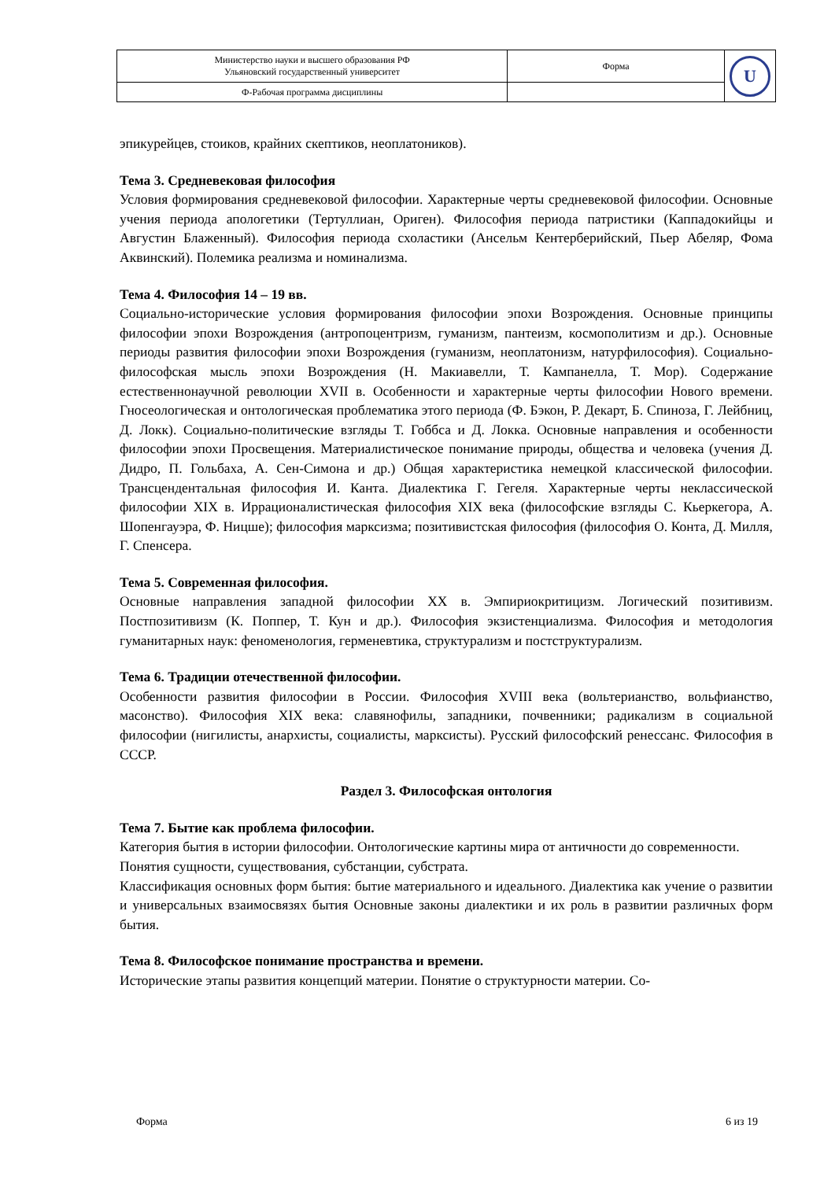| Министерство науки и высшего образования РФ Ульяновский государственный университет | Форма | U |
| Ф-Рабочая программа дисциплины | | |
эпикурейцев, стоиков, крайних скептиков, неоплатоников).
Тема 3. Средневековая философия
Условия формирования средневековой философии. Характерные черты средневековой философии. Основные учения периода апологетики (Тертуллиан, Ориген). Философия периода патристики (Каппадокийцы и Августин Блаженный). Философия периода схоластики (Ансельм Кентерберийский, Пьер Абеляр, Фома Аквинский). Полемика реализма и номинализма.
Тема 4. Философия 14 – 19 вв.
Социально-исторические условия формирования философии эпохи Возрождения. Основные принципы философии эпохи Возрождения (антропоцентризм, гуманизм, пантеизм, космополитизм и др.). Основные периоды развития философии эпохи Возрождения (гуманизм, неоплатонизм, натурфилософия). Социально-философская мысль эпохи Возрождения (Н. Макиавелли, Т. Кампанелла, Т. Мор). Содержание естественнонаучной революции XVII в. Особенности и характерные черты философии Нового времени. Гносеологическая и онтологическая проблематика этого периода (Ф. Бэкон, Р. Декарт, Б. Спиноза, Г. Лейбниц, Д. Локк). Социально-политические взгляды Т. Гоббса и Д. Локка. Основные направления и особенности философии эпохи Просвещения. Материалистическое понимание природы, общества и человека (учения Д. Дидро, П. Гольбаха, А. Сен-Симона и др.) Общая характеристика немецкой классической философии. Трансцендентальная философия И. Канта. Диалектика Г. Гегеля. Характерные черты неклассической философии XIX в. Иррационалистическая философия XIX века (философские взгляды С. Кьеркегора, А. Шопенгауэра, Ф. Ницше); философия марксизма; позитивистская философия (философия О. Конта, Д. Милля, Г. Спенсера.
Тема 5. Современная философия.
Основные направления западной философии XX в. Эмпириокритицизм. Логический позитивизм. Постпозитивизм (К. Поппер, Т. Кун и др.). Философия экзистенциализма. Философия и методология гуманитарных наук: феноменология, герменевтика, структурализм и постструктурализм.
Тема 6. Традиции отечественной философии.
Особенности развития философии в России. Философия XVIII века (вольтерианство, вольфианство, масонство). Философия XIX века: славянофилы, западники, почвенники; радикализм в социальной философии (нигилисты, анархисты, социалисты, марксисты). Русский философский ренессанс. Философия в СССР.
Раздел 3. Философская онтология
Тема 7. Бытие как проблема философии.
Категория бытия в истории философии. Онтологические картины мира от античности до современности. Понятия сущности, существования, субстанции, субстрата.
Классификация основных форм бытия: бытие материального и идеального. Диалектика как учение о развитии и универсальных взаимосвязях бытия Основные законы диалектики и их роль в развитии различных форм бытия.
Тема 8. Философское понимание пространства и времени.
Исторические этапы развития концепций материи. Понятие о структурности материи. Со-
Форма 6 из 19